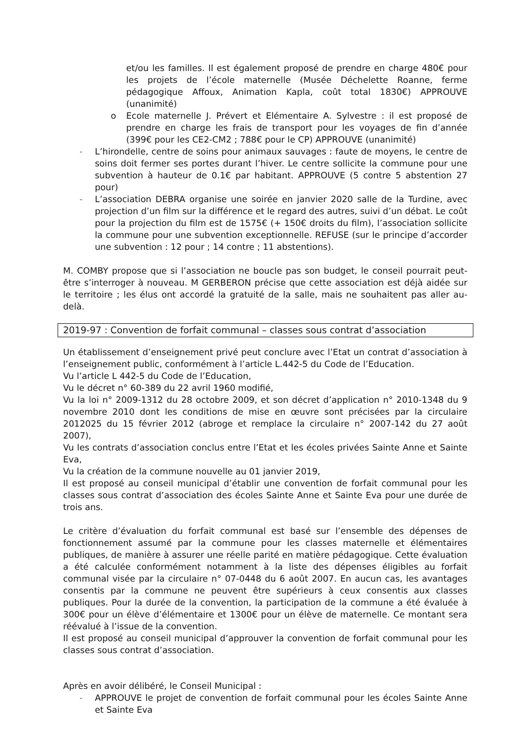et/ou les familles. Il est également proposé de prendre en charge 480€ pour les projets de l’école maternelle (Musée Déchelette Roanne, ferme pédagogique Affoux, Animation Kapla, coût total 1830€) APPROUVE (unanimité)
o Ecole maternelle J. Prévert et Elémentaire A. Sylvestre : il est proposé de prendre en charge les frais de transport pour les voyages de fin d’année (399€ pour les CE2-CM2 ; 788€ pour le CP) APPROUVE (unanimité)
- L’hirondelle, centre de soins pour animaux sauvages : faute de moyens, le centre de soins doit fermer ses portes durant l’hiver. Le centre sollicite la commune pour une subvention à hauteur de 0.1€ par habitant. APPROUVE (5 contre 5 abstention 27 pour)
- L’association DEBRA organise une soirée en janvier 2020 salle de la Turdine, avec projection d’un film sur la différence et le regard des autres, suivi d’un débat. Le coût pour la projection du film est de 1575€ (+ 150€ droits du film), l’association sollicite la commune pour une subvention exceptionnelle. REFUSE (sur le principe d’accorder une subvention : 12 pour ; 14 contre ; 11 abstentions).
M. COMBY propose que si l’association ne boucle pas son budget, le conseil pourrait peut-être s’interroger à nouveau. M GERBERON précise que cette association est déjà aidée sur le territoire ; les élus ont accordé la gratuité de la salle, mais ne souhaitent pas aller au-delà.
2019-97 : Convention de forfait communal – classes sous contrat d’association
Un établissement d’enseignement privé peut conclure avec l’Etat un contrat d’association à l’enseignement public, conformément à l’article L.442-5 du Code de l’Education.
Vu l’article L 442-5 du Code de l’Education,
Vu le décret n° 60-389 du 22 avril 1960 modifié,
Vu la loi n° 2009-1312 du 28 octobre 2009, et son décret d’application n° 2010-1348 du 9 novembre 2010 dont les conditions de mise en œuvre sont précisées par la circulaire 2012025 du 15 février 2012 (abroge et remplace la circulaire n° 2007-142 du 27 août 2007),
Vu les contrats d’association conclus entre l’Etat et les écoles privées Sainte Anne et Sainte Eva,
Vu la création de la commune nouvelle au 01 janvier 2019,
Il est proposé au conseil municipal d’établir une convention de forfait communal pour les classes sous contrat d’association des écoles Sainte Anne et Sainte Eva pour une durée de trois ans.
Le critère d’évaluation du forfait communal est basé sur l’ensemble des dépenses de fonctionnement assumé par la commune pour les classes maternelle et élémentaires publiques, de manière à assurer une réelle parité en matière pédagogique. Cette évaluation a été calculée conformément notamment à la liste des dépenses éligibles au forfait communal visée par la circulaire n° 07-0448 du 6 août 2007. En aucun cas, les avantages consentis par la commune ne peuvent être supérieurs à ceux consentis aux classes publiques. Pour la durée de la convention, la participation de la commune a été évaluée à 300€ pour un élève d’élémentaire et 1300€ pour un élève de maternelle. Ce montant sera réévalué à l’issue de la convention.
Il est proposé au conseil municipal d’approuver la convention de forfait communal pour les classes sous contrat d’association.
Après en avoir délibéré, le Conseil Municipal :
- APPROUVE le projet de convention de forfait communal pour les écoles Sainte Anne et Sainte Eva